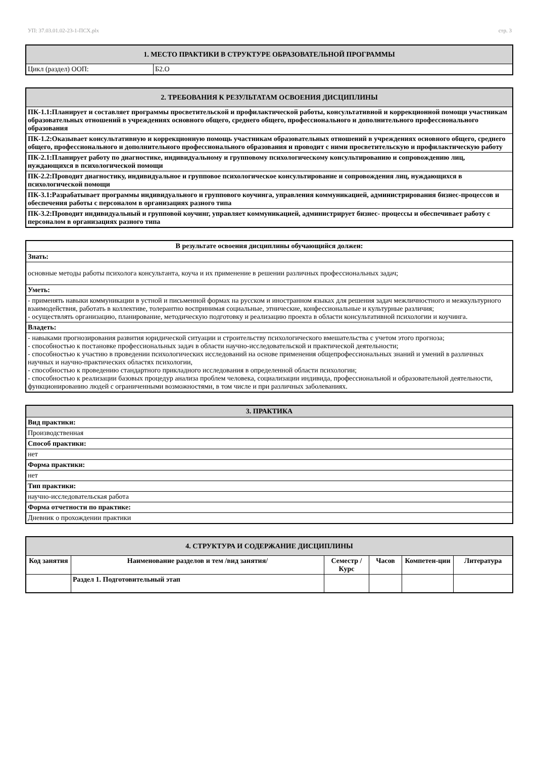УП: 37.03.01.02-23-1-ПСХ.plx стр. 3
| 1. МЕСТО ПРАКТИКИ В СТРУКТУРЕ ОБРАЗОВАТЕЛЬНОЙ ПРОГРАММЫ | |
| Цикл (раздел) ООП: | Б2.О |
| 2. ТРЕБОВАНИЯ К РЕЗУЛЬТАТАМ ОСВОЕНИЯ ДИСЦИПЛИНЫ |
| ПК-1.1:Планирует и составляет программы просветительской и профилактической работы, консультативной и коррекционной помощи участникам образовательных отношений в учреждениях основного общего, среднего общего, профессионального и дополнительного профессионального образования |
| ПК-1.2:Оказывает консультативную и коррекционную помощь участникам образовательных отношений в учреждениях основного общего, среднего общего, профессионального и дополнительного профессионального образования и проводит с ними просветительскую и профилактическую работу |
| ПК-2.1:Планирует работу по диагностике, индивидуальному и групповому психологическому консультированию и сопровождению лиц, нуждающихся в психологической помощи |
| ПК-2.2:Проводит диагностику, индивидуальное и групповое психологическое консультирование и сопровождения лиц, нуждающихся в психологической помощи |
| ПК-3.1:Разрабатывает программы индивидуального и группового коучинга, управления коммуникацией, администрирования бизнес-процессов и обеспечения работы с персоналом в организациях разного типа |
| ПК-3.2:Проводит индивидуальный и групповой коучинг, управляет коммуникацией, администрирует бизнес- процессы и обеспечивает работу с персоналом в организациях разного типа |
| В результате освоения дисциплины обучающийся должен: |
| Знать: |
| основные методы работы психолога консультанта, коуча и их применение в решении различных профессиональных задач; |
| Уметь: |
| - применять навыки коммуникации в устной и письменной формах на русском и иностранном языках для решения задач межличностного и межкультурного взаимодействия, работать в коллективе, толерантно воспринимая социальные, этнические, конфессиональные и культурные различия; - осуществлять организацию, планирование, методическую подготовку и реализацию проекта в области консультативной психологии и коучинга. |
| Владеть: |
| - навыками прогнозирования развития юридической ситуации и строительству психологического вмешательства с учетом этого прогноза; - способностью к постановке профессиональных задач в области научно-исследовательской и практической деятельности; - способностью к участию в проведении психологических исследований на основе применения общепрофессиональных знаний и умений в различных научных и научно-практических областях психологии, - способностью к проведению стандартного прикладного исследования в определенной области психологии; - способностью к реализации базовых процедур анализа проблем человека, социализации индивида, профессиональной и образовательной деятельности, функционированию людей с ограниченными возможностями, в том числе и при различных заболеваниях. |
| 3. ПРАКТИКА |
| Вид практики: |
| Производственная |
| Способ практики: |
| нет |
| Форма практики: |
| нет |
| Тип практики: |
| научно-исследовательская работа |
| Форма отчетности по практике: |
| Дневник о прохождении практики |
| 4. СТРУКТУРА И СОДЕРЖАНИЕ ДИСЦИПЛИНЫ | | | | | |
| Код занятия | Наименование разделов и тем /вид занятия/ | Семестр / Курс | Часов | Компетен-ции | Литература |
| | Раздел 1. Подготовительный этап | | | | |